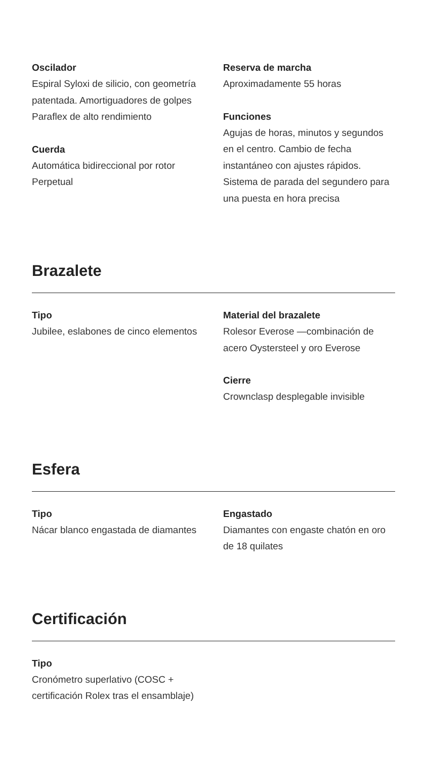Oscilador
Espiral Syloxi de silicio, con geometría patentada. Amortiguadores de golpes Paraflex de alto rendimiento
Cuerda
Automática bidireccional por rotor Perpetual
Reserva de marcha
Aproximadamente 55 horas
Funciones
Agujas de horas, minutos y segundos en el centro. Cambio de fecha instantáneo con ajustes rápidos. Sistema de parada del segundero para una puesta en hora precisa
Brazalete
Tipo
Jubilee, eslabones de cinco elementos
Material del brazalete
Rolesor Everose —combinación de acero Oystersteel y oro Everose
Cierre
Crownclasp desplegable invisible
Esfera
Tipo
Nácar blanco engastada de diamantes
Engastado
Diamantes con engaste chatón en oro de 18 quilates
Certificación
Tipo
Cronómetro superlativo (COSC + certificación Rolex tras el ensamblaje)